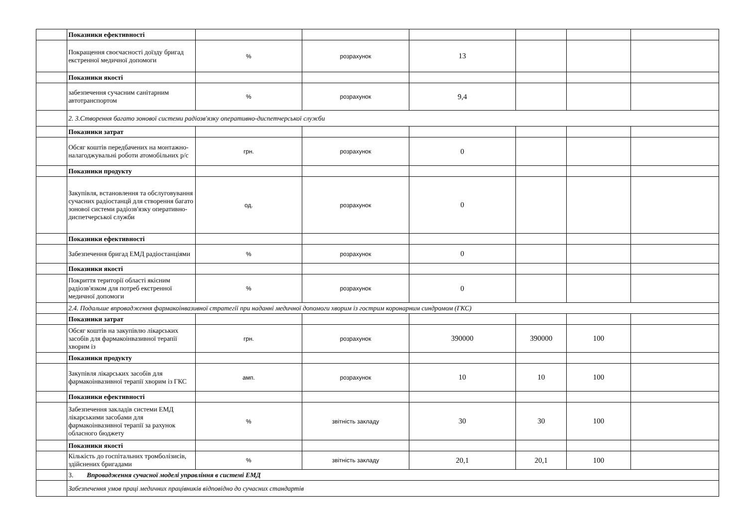| | Показники ефективності | | | | | | |
| | Покращення своєчасності доїзду бригад екстренної медичної допомоги | % | розрахунок | 13 | | | |
| | Показники якості | | | | | | |
| | забезпечення сучасним санітарним автотранспортом | % | розрахунок | 9,4 | | | |
| | 2. 3.Створення багато зонової системи радіозв'язку оперативно-диспетчерської служби | | | | | | |
| | Показники затрат | | | | | | |
| | Обсяг коштів передбачених на монтажно-налагоджувальні роботи атомобільних р/с | грн. | розрахунок | 0 | | | |
| | Показники продукту | | | | | | |
| | Закупівля, встановлення та обслуговування сучасних радіостанцй для створення багато зонової системи радіозв'язку оперативно-диспетчерської служби | од. | розрахунок | 0 | | | |
| | Показники ефективності | | | | | | |
| | Забезпечення бригад ЕМД радіостанціями | % | розрахунок | 0 | | | |
| | Показники якості | | | | | | |
| | Покриття території області якісним радіозв'язком для потреб екстренної медичної допомоги | % | розрахунок | 0 | | | |
| | 2.4. Подальше впровадження фармакоінвазивної стратегії при наданні медичної допомоги хворим із гострим коронарним синдромом (ГКС) | | | | | | |
| | Показники затрат | | | | | | |
| | Обсяг коштів на закупівлю лікарських засобів для фармакоінвазивної терапії хворим із | грн. | розрахунок | 390000 | 390000 | 100 | |
| | Показники продукту | | | | | | |
| | Закупівля лікарських засобів для фармакоінвазивної терапії хворим із ГКС | амп. | розрахунок | 10 | 10 | 100 | |
| | Показники ефективності | | | | | | |
| | Забезпечення закладів системи ЕМД лікарськими засобами для фармакоінвазивної терапії за рахунок обласного бюджету | % | звітність закладу | 30 | 30 | 100 | |
| | Показники якості | | | | | | |
| | Кількість до госпітальних тромболізисів, здійснених бригадами | % | звітність закладу | 20,1 | 20,1 | 100 | |
| | 3. Впровадження сучасної моделі управління в системі ЕМД | | | | | | |
| | Забезпечення умов праці медичних працівників відповідно до сучасних стандартів | | | | | | |